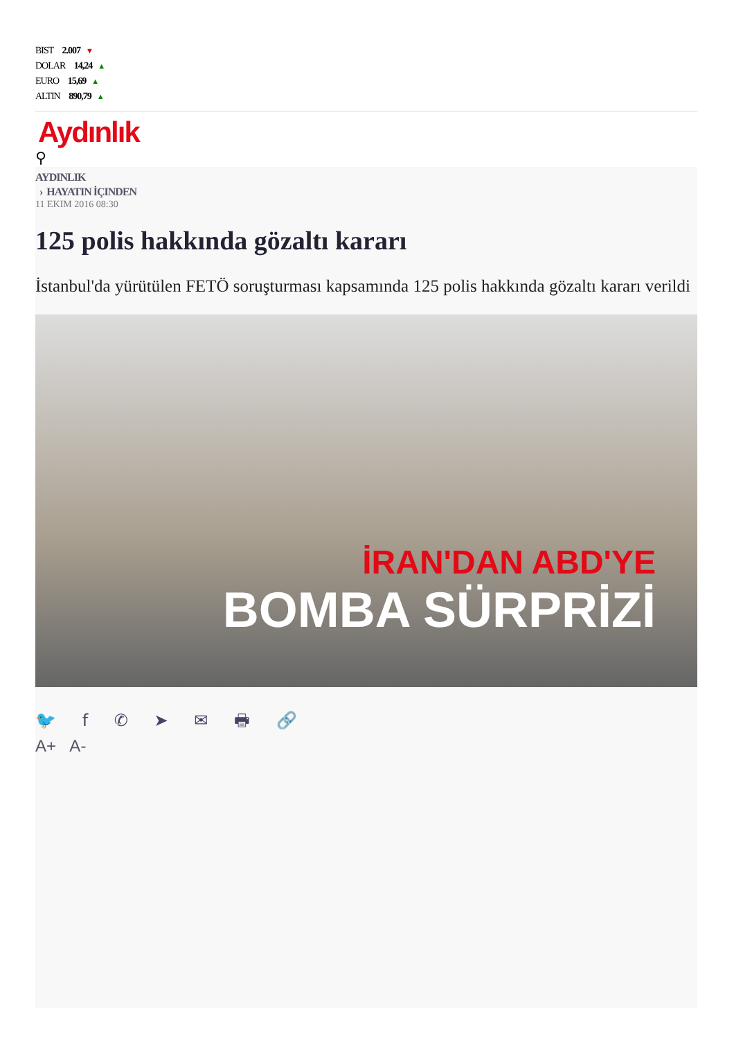BIST 2.007 ▼
DOLAR 14,24 ▲
EURO 15,69 ▲
ALTIN 890,79 ▲
Aydınlık
⚲
AYDINLIK
› HAYATIN İÇINDEN
11 EKIM 2016 08:30
125 polis hakkında gözaltı kararı
İstanbul'da yürütülen FETÖ soruşturması kapsamında 125 polis hakkında gözaltı kararı verildi
İRAN'DAN ABD'YE
BOMBA SÜRPRİZİ
🐦 f ✆ ➤ ✉ 🖶 🔗
A+ A-